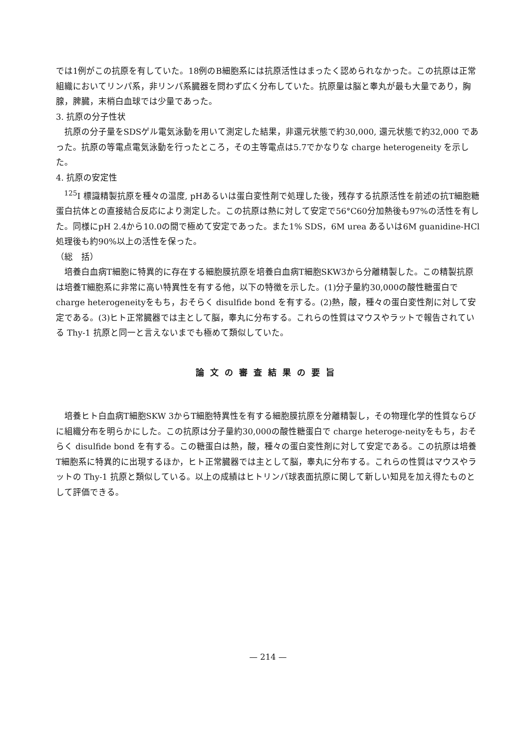では1例がこの抗原を有していた。18例のB細胞系には抗原活性はまったく認められなかった。この抗原は正常組織においてリンパ系，非リンパ系臓器を問わず広く分布していた。抗原量は脳と睾丸が最も大量であり，胸腺，脾臓，末梢白血球では少量であった。
3. 抗原の分子性状
抗原の分子量をSDSゲル電気泳動を用いて測定した結果，非還元状態で約30,000, 還元状態で約32,000 であった。抗原の等電点電気泳動を行ったところ，その主等電点は5.7でかなりな charge heterogeneity を示した。
4. 抗原の安定性
<sup>125</sup>I 標識精製抗原を種々の温度, pHあるいは蛋白変性剤で処理した後，残存する抗原活性を前述の抗T細胞糖蛋白抗体との直接結合反応により測定した。この抗原は熱に対して安定で56°C60分加熱後も97%の活性を有した。同様にpH 2.4から10.0の間で極めて安定であった。また1% SDS，6M urea あるいは6M guanidine-HCl処理後も約90%以上の活性を保った。
（総　括）
培養白血病T細胞に特異的に存在する細胞膜抗原を培養白血病T細胞SKW3から分離精製した。この精製抗原は培養T細胞系に非常に高い特異性を有する他，以下の特徴を示した。(1)分子量約30,000の酸性糖蛋白で charge heterogeneityをもち，おそらく disulfide bond を有する。(2)熱，酸，種々の蛋白変性剤に対して安定である。(3)ヒト正常臓器では主として脳，睾丸に分布する。これらの性質はマウスやラットで報告されている Thy-1 抗原と同一と言えないまでも極めて類似していた。
論文の審査結果の要旨
培養ヒト白血病T細胞SKW 3からT細胞特異性を有する細胞膜抗原を分離精製し，その物理化学的性質ならびに組織分布を明らかにした。この抗原は分子量約30,000の酸性糖蛋白で charge heteroge-neityをもち，おそらく disulfide bond を有する。この糖蛋白は熱，酸，種々の蛋白変性剤に対して安定である。この抗原は培養T細胞系に特異的に出現するほか，ヒト正常臓器では主として脳，睾丸に分布する。これらの性質はマウスやラットの Thy-1 抗原と類似している。以上の成績はヒトリンパ球表面抗原に関して新しい知見を加え得たものとして評価できる。
— 214 —